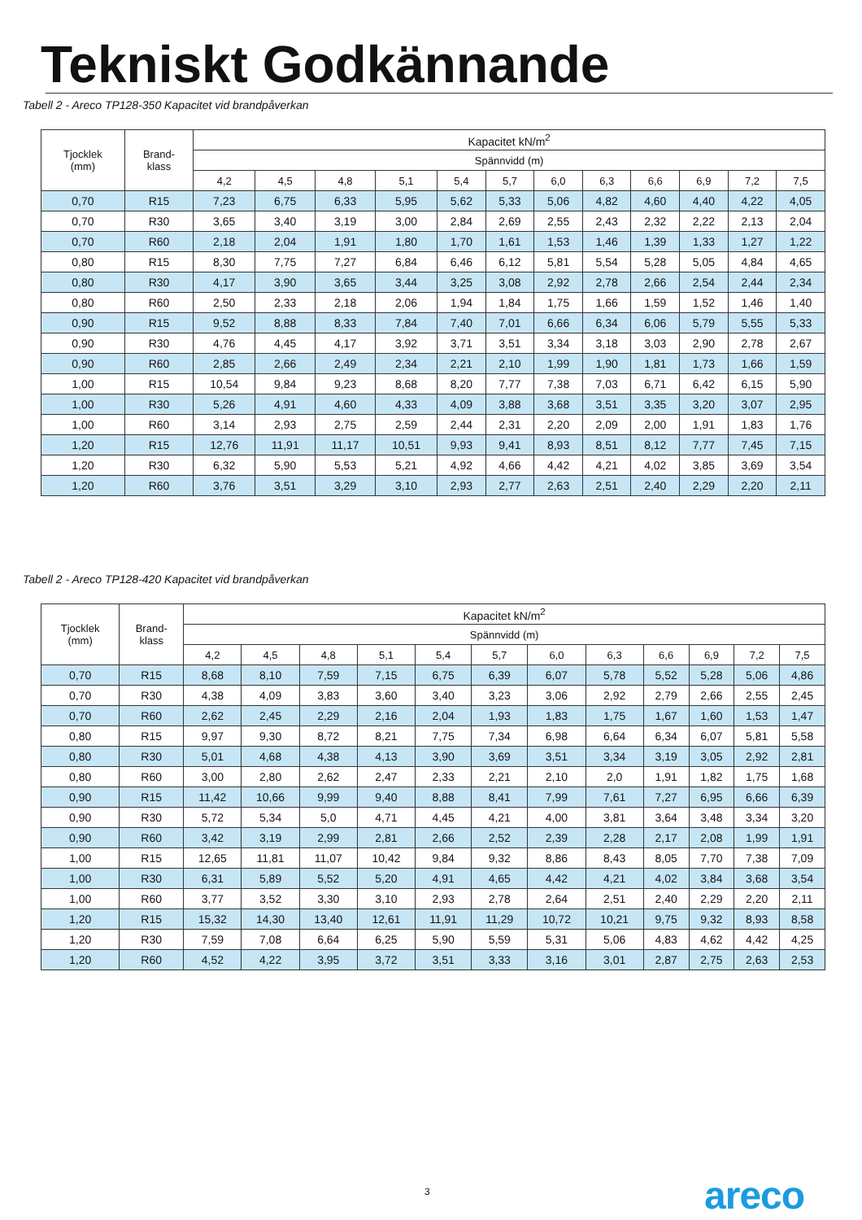Tekniskt Godkännande
Tabell 2 - Areco TP128-350 Kapacitet vid brandpåverkan
| Tjocklek (mm) | Brand- klass | Kapacitet kN/m<sup>2</sup> | | | | | | | | | | | |
| --- | --- | --- | --- | --- | --- | --- | --- | --- | --- | --- | --- | --- | --- |
| | | Spännvidd (m) | | | | | | | | | | | |
| | | 4,2 | 4,5 | 4,8 | 5,1 | 5,4 | 5,7 | 6,0 | 6,3 | 6,6 | 6,9 | 7,2 | 7,5 |
| 0,70 | R15 | 7,23 | 6,75 | 6,33 | 5,95 | 5,62 | 5,33 | 5,06 | 4,82 | 4,60 | 4,40 | 4,22 | 4,05 |
| 0,70 | R30 | 3,65 | 3,40 | 3,19 | 3,00 | 2,84 | 2,69 | 2,55 | 2,43 | 2,32 | 2,22 | 2,13 | 2,04 |
| 0,70 | R60 | 2,18 | 2,04 | 1,91 | 1,80 | 1,70 | 1,61 | 1,53 | 1,46 | 1,39 | 1,33 | 1,27 | 1,22 |
| 0,80 | R15 | 8,30 | 7,75 | 7,27 | 6,84 | 6,46 | 6,12 | 5,81 | 5,54 | 5,28 | 5,05 | 4,84 | 4,65 |
| 0,80 | R30 | 4,17 | 3,90 | 3,65 | 3,44 | 3,25 | 3,08 | 2,92 | 2,78 | 2,66 | 2,54 | 2,44 | 2,34 |
| 0,80 | R60 | 2,50 | 2,33 | 2,18 | 2,06 | 1,94 | 1,84 | 1,75 | 1,66 | 1,59 | 1,52 | 1,46 | 1,40 |
| 0,90 | R15 | 9,52 | 8,88 | 8,33 | 7,84 | 7,40 | 7,01 | 6,66 | 6,34 | 6,06 | 5,79 | 5,55 | 5,33 |
| 0,90 | R30 | 4,76 | 4,45 | 4,17 | 3,92 | 3,71 | 3,51 | 3,34 | 3,18 | 3,03 | 2,90 | 2,78 | 2,67 |
| 0,90 | R60 | 2,85 | 2,66 | 2,49 | 2,34 | 2,21 | 2,10 | 1,99 | 1,90 | 1,81 | 1,73 | 1,66 | 1,59 |
| 1,00 | R15 | 10,54 | 9,84 | 9,23 | 8,68 | 8,20 | 7,77 | 7,38 | 7,03 | 6,71 | 6,42 | 6,15 | 5,90 |
| 1,00 | R30 | 5,26 | 4,91 | 4,60 | 4,33 | 4,09 | 3,88 | 3,68 | 3,51 | 3,35 | 3,20 | 3,07 | 2,95 |
| 1,00 | R60 | 3,14 | 2,93 | 2,75 | 2,59 | 2,44 | 2,31 | 2,20 | 2,09 | 2,00 | 1,91 | 1,83 | 1,76 |
| 1,20 | R15 | 12,76 | 11,91 | 11,17 | 10,51 | 9,93 | 9,41 | 8,93 | 8,51 | 8,12 | 7,77 | 7,45 | 7,15 |
| 1,20 | R30 | 6,32 | 5,90 | 5,53 | 5,21 | 4,92 | 4,66 | 4,42 | 4,21 | 4,02 | 3,85 | 3,69 | 3,54 |
| 1,20 | R60 | 3,76 | 3,51 | 3,29 | 3,10 | 2,93 | 2,77 | 2,63 | 2,51 | 2,40 | 2,29 | 2,20 | 2,11 |
Tabell 2 - Areco TP128-420 Kapacitet vid brandpåverkan
| Tjocklek (mm) | Brand- klass | Kapacitet kN/m<sup>2</sup> | | | | | | | | | | | |
| --- | --- | --- | --- | --- | --- | --- | --- | --- | --- | --- | --- | --- | --- |
| | | Spännvidd (m) | | | | | | | | | | | |
| | | 4,2 | 4,5 | 4,8 | 5,1 | 5,4 | 5,7 | 6,0 | 6,3 | 6,6 | 6,9 | 7,2 | 7,5 |
| 0,70 | R15 | 8,68 | 8,10 | 7,59 | 7,15 | 6,75 | 6,39 | 6,07 | 5,78 | 5,52 | 5,28 | 5,06 | 4,86 |
| 0,70 | R30 | 4,38 | 4,09 | 3,83 | 3,60 | 3,40 | 3,23 | 3,06 | 2,92 | 2,79 | 2,66 | 2,55 | 2,45 |
| 0,70 | R60 | 2,62 | 2,45 | 2,29 | 2,16 | 2,04 | 1,93 | 1,83 | 1,75 | 1,67 | 1,60 | 1,53 | 1,47 |
| 0,80 | R15 | 9,97 | 9,30 | 8,72 | 8,21 | 7,75 | 7,34 | 6,98 | 6,64 | 6,34 | 6,07 | 5,81 | 5,58 |
| 0,80 | R30 | 5,01 | 4,68 | 4,38 | 4,13 | 3,90 | 3,69 | 3,51 | 3,34 | 3,19 | 3,05 | 2,92 | 2,81 |
| 0,80 | R60 | 3,00 | 2,80 | 2,62 | 2,47 | 2,33 | 2,21 | 2,10 | 2,0 | 1,91 | 1,82 | 1,75 | 1,68 |
| 0,90 | R15 | 11,42 | 10,66 | 9,99 | 9,40 | 8,88 | 8,41 | 7,99 | 7,61 | 7,27 | 6,95 | 6,66 | 6,39 |
| 0,90 | R30 | 5,72 | 5,34 | 5,0 | 4,71 | 4,45 | 4,21 | 4,00 | 3,81 | 3,64 | 3,48 | 3,34 | 3,20 |
| 0,90 | R60 | 3,42 | 3,19 | 2,99 | 2,81 | 2,66 | 2,52 | 2,39 | 2,28 | 2,17 | 2,08 | 1,99 | 1,91 |
| 1,00 | R15 | 12,65 | 11,81 | 11,07 | 10,42 | 9,84 | 9,32 | 8,86 | 8,43 | 8,05 | 7,70 | 7,38 | 7,09 |
| 1,00 | R30 | 6,31 | 5,89 | 5,52 | 5,20 | 4,91 | 4,65 | 4,42 | 4,21 | 4,02 | 3,84 | 3,68 | 3,54 |
| 1,00 | R60 | 3,77 | 3,52 | 3,30 | 3,10 | 2,93 | 2,78 | 2,64 | 2,51 | 2,40 | 2,29 | 2,20 | 2,11 |
| 1,20 | R15 | 15,32 | 14,30 | 13,40 | 12,61 | 11,91 | 11,29 | 10,72 | 10,21 | 9,75 | 9,32 | 8,93 | 8,58 |
| 1,20 | R30 | 7,59 | 7,08 | 6,64 | 6,25 | 5,90 | 5,59 | 5,31 | 5,06 | 4,83 | 4,62 | 4,42 | 4,25 |
| 1,20 | R60 | 4,52 | 4,22 | 3,95 | 3,72 | 3,51 | 3,33 | 3,16 | 3,01 | 2,87 | 2,75 | 2,63 | 2,53 |
3 areco